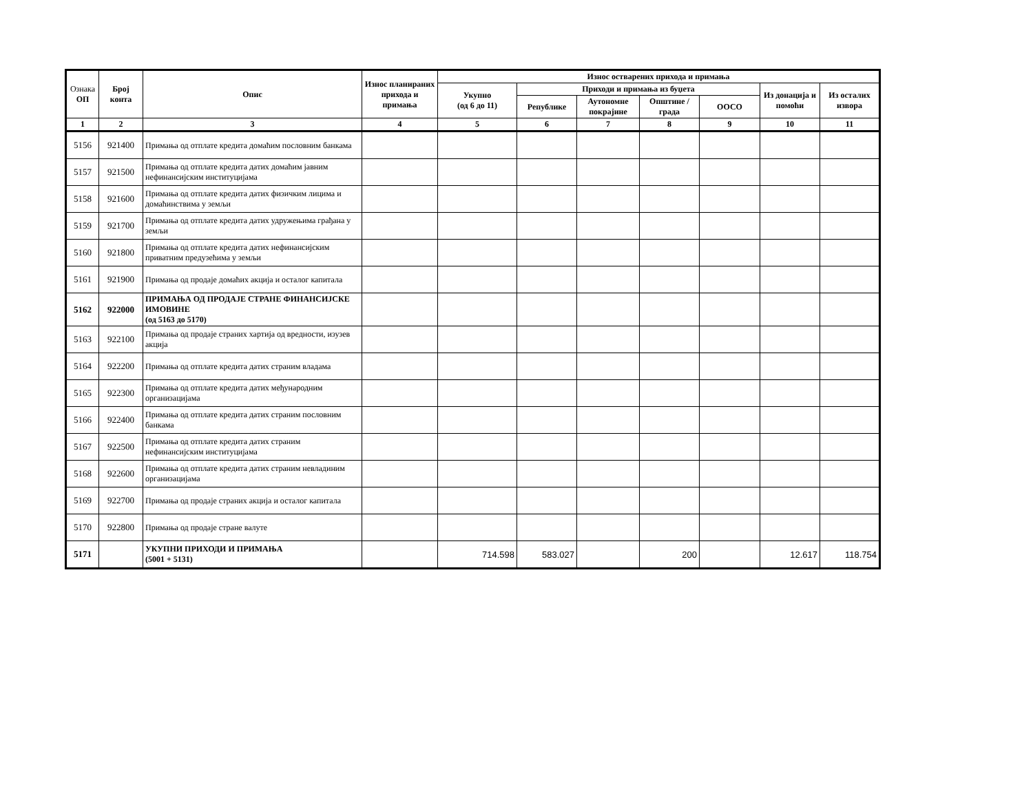| Ознака ОП | Број конта | Опис | Износ планираних прихода и примања | Износ остварених прихода и примања | | | | | | |
| --- | --- | --- | --- | --- | --- | --- | --- | --- | --- | --- |
| | | | | Укупно (од 6 до 11) | Приходи и примања из буџета | | | | Из донација и помоћи | Из осталих извора |
| | | | | | Републике | Аутономне покрајине | Општине / града | ООСО | | |
| 1 | 2 | 3 | 4 | 5 | 6 | 7 | 8 | 9 | 10 | 11 |
| 5156 | 921400 | Примања од отплате кредита домаћим пословним банкама | | | | | | | | |
| 5157 | 921500 | Примања од отплате кредита датих домаћим јавним нефинансијским институцијама | | | | | | | | |
| 5158 | 921600 | Примања од отплате кредита датих физичким лицима и домаћинствима у земљи | | | | | | | | |
| 5159 | 921700 | Примања од отплате кредита датих удружењима грађана у земљи | | | | | | | | |
| 5160 | 921800 | Примања од отплате кредита датих нефинансијским приватним предузећима у земљи | | | | | | | | |
| 5161 | 921900 | Примања од продаје домаћих акција и осталог капитала | | | | | | | | |
| 5162 | 922000 | ПРИМАЊА ОД ПРОДАЈЕ СТРАНЕ ФИНАНСИЈСКЕ ИМОВИНЕ (од 5163 до 5170) | | | | | | | | |
| 5163 | 922100 | Примања од продаје страних хартија од вредности, изузев акција | | | | | | | | |
| 5164 | 922200 | Примања од отплате кредита датих страним владама | | | | | | | | |
| 5165 | 922300 | Примања од отплате кредита датих међународним организацијама | | | | | | | | |
| 5166 | 922400 | Примања од отплате кредита датих страним пословним банкама | | | | | | | | |
| 5167 | 922500 | Примања од отплате кредита датих страним нефинансијским институцијама | | | | | | | | |
| 5168 | 922600 | Примања од отплате кредита датих страним невладиним организацијама | | | | | | | | |
| 5169 | 922700 | Примања од продаје страних акција и осталог капитала | | | | | | | | |
| 5170 | 922800 | Примања од продаје стране валуте | | | | | | | | |
| 5171 | | УКУПНИ ПРИХОДИ И ПРИМАЊА (5001 + 5131) | | 714.598 | 583.027 | | 200 | | 12.617 | 118.754 |